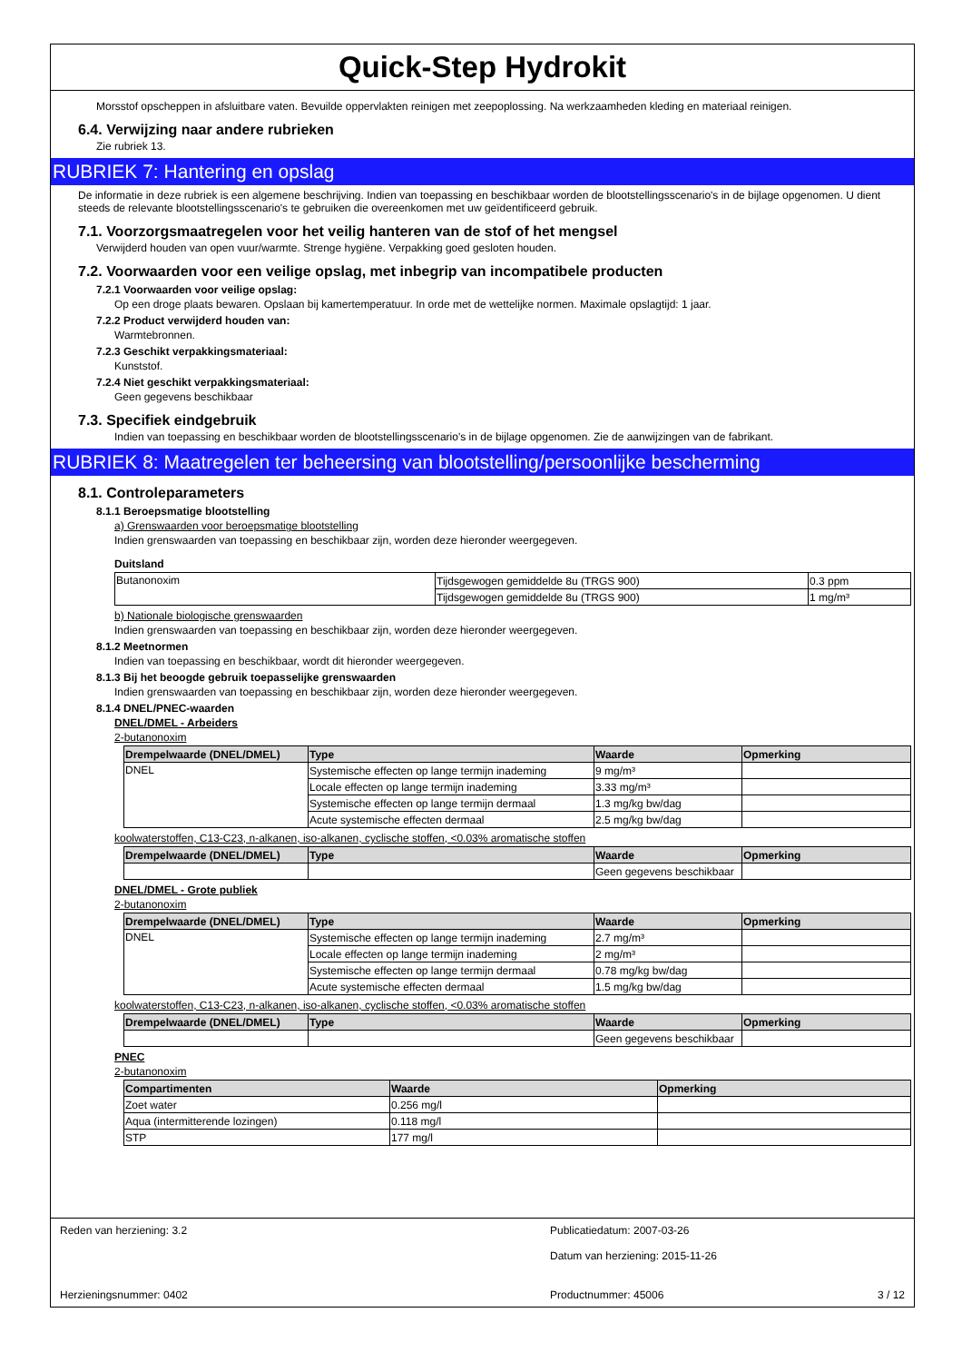Quick-Step Hydrokit
Morsstof opscheppen in afsluitbare vaten. Bevuilde oppervlakten reinigen met zeepoplossing. Na werkzaamheden kleding en materiaal reinigen.
6.4. Verwijzing naar andere rubrieken
Zie rubriek 13.
RUBRIEK 7: Hantering en opslag
De informatie in deze rubriek is een algemene beschrijving. Indien van toepassing en beschikbaar worden de blootstellingsscenario's in de bijlage opgenomen. U dient steeds de relevante blootstellingsscenario's te gebruiken die overeenkomen met uw geïdentificeerd gebruik.
7.1. Voorzorgsmaatregelen voor het veilig hanteren van de stof of het mengsel
Verwijderd houden van open vuur/warmte. Strenge hygiëne. Verpakking goed gesloten houden.
7.2. Voorwaarden voor een veilige opslag, met inbegrip van incompatibele producten
7.2.1 Voorwaarden voor veilige opslag:
Op een droge plaats bewaren. Opslaan bij kamertemperatuur. In orde met de wettelijke normen. Maximale opslagtijd: 1 jaar.
7.2.2 Product verwijderd houden van:
Warmtebronnen.
7.2.3 Geschikt verpakkingsmateriaal:
Kunststof.
7.2.4 Niet geschikt verpakkingsmateriaal:
Geen gegevens beschikbaar
7.3. Specifiek eindgebruik
Indien van toepassing en beschikbaar worden de blootstellingsscenario's in de bijlage opgenomen. Zie de aanwijzingen van de fabrikant.
RUBRIEK 8: Maatregelen ter beheersing van blootstelling/persoonlijke bescherming
8.1. Controleparameters
8.1.1 Beroepsmatige blootstelling
a) Grenswaarden voor beroepsmatige blootstelling
Indien grenswaarden van toepassing en beschikbaar zijn, worden deze hieronder weergegeven.
Duitsland
| Butanonoxim | Tijdsgewogen gemiddelde 8u (TRGS 900) | 0.3 ppm |
| | Tijdsgewogen gemiddelde 8u (TRGS 900) | 1 mg/m³ |
b) Nationale biologische grenswaarden
Indien grenswaarden van toepassing en beschikbaar zijn, worden deze hieronder weergegeven.
8.1.2 Meetnormen
Indien van toepassing en beschikbaar, wordt dit hieronder weergegeven.
8.1.3 Bij het beoogde gebruik toepasselijke grenswaarden
Indien grenswaarden van toepassing en beschikbaar zijn, worden deze hieronder weergegeven.
8.1.4 DNEL/PNEC-waarden
DNEL/DMEL - Arbeiders
2-butanonoxim
| Drempelwaarde (DNEL/DMEL) | Type | Waarde | Opmerking |
| --- | --- | --- | --- |
| DNEL | Systemische effecten op lange termijn inademing | 9 mg/m³ | |
| | Locale effecten op lange termijn inademing | 3.33 mg/m³ | |
| | Systemische effecten op lange termijn dermaal | 1.3 mg/kg bw/dag | |
| | Acute systemische effecten dermaal | 2.5 mg/kg bw/dag | |
koolwaterstoffen, C13-C23, n-alkanen, iso-alkanen, cyclische stoffen, <0.03% aromatische stoffen
| Drempelwaarde (DNEL/DMEL) | Type | Waarde | Opmerking |
| --- | --- | --- | --- |
| | | Geen gegevens beschikbaar | |
DNEL/DMEL - Grote publiek
2-butanonoxim
| Drempelwaarde (DNEL/DMEL) | Type | Waarde | Opmerking |
| --- | --- | --- | --- |
| DNEL | Systemische effecten op lange termijn inademing | 2.7 mg/m³ | |
| | Locale effecten op lange termijn inademing | 2 mg/m³ | |
| | Systemische effecten op lange termijn dermaal | 0.78 mg/kg bw/dag | |
| | Acute systemische effecten dermaal | 1.5 mg/kg bw/dag | |
koolwaterstoffen, C13-C23, n-alkanen, iso-alkanen, cyclische stoffen, <0.03% aromatische stoffen
| Drempelwaarde (DNEL/DMEL) | Type | Waarde | Opmerking |
| --- | --- | --- | --- |
| | | Geen gegevens beschikbaar | |
PNEC
2-butanonoxim
| Compartimenten | Waarde | Opmerking |
| --- | --- | --- |
| Zoet water | 0.256 mg/l | |
| Aqua (intermitterende lozingen) | 0.118 mg/l | |
| STP | 177 mg/l | |
Reden van herziening: 3.2
Publicatiedatum: 2007-03-26
Datum van herziening: 2015-11-26
Herzieningsnummer: 0402
Productnummer: 45006 3 / 12